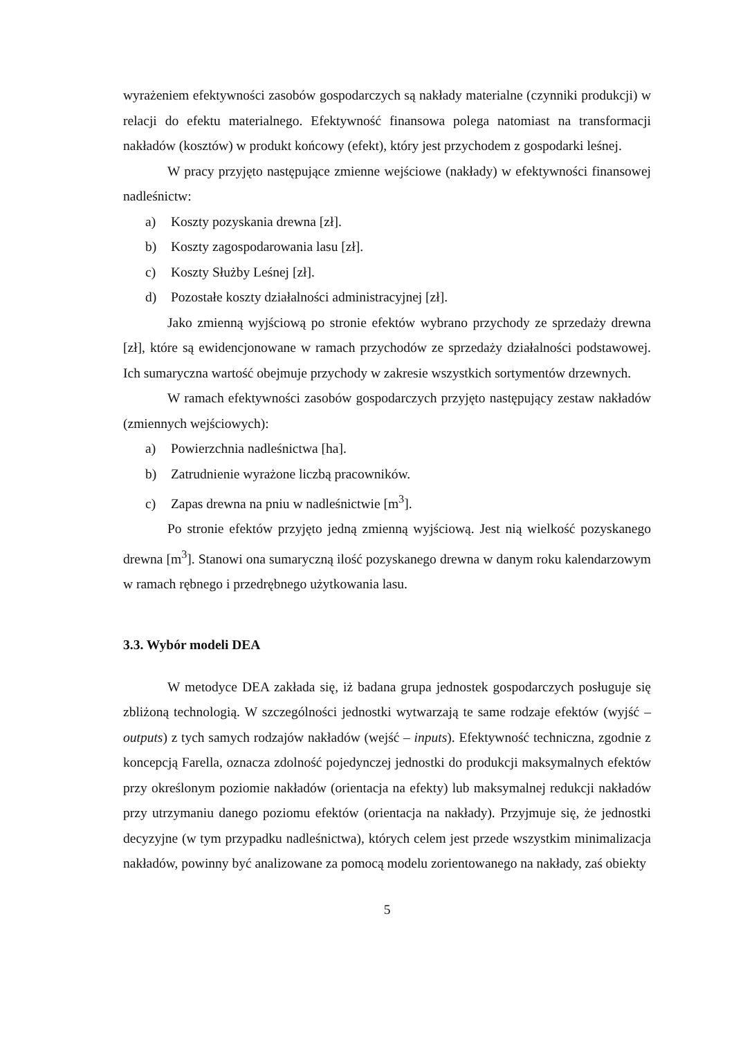wyrażeniem efektywności zasobów gospodarczych są nakłady materialne (czynniki produkcji) w relacji do efektu materialnego. Efektywność finansowa polega natomiast na transformacji nakładów (kosztów) w produkt końcowy (efekt), który jest przychodem z gospodarki leśnej.
W pracy przyjęto następujące zmienne wejściowe (nakłady) w efektywności finansowej nadleśnictw:
a) Koszty pozyskania drewna [zł].
b) Koszty zagospodarowania lasu [zł].
c) Koszty Służby Leśnej [zł].
d) Pozostałe koszty działalności administracyjnej [zł].
Jako zmienną wyjściową po stronie efektów wybrano przychody ze sprzedaży drewna [zł], które są ewidencjonowane w ramach przychodów ze sprzedaży działalności podstawowej. Ich sumaryczna wartość obejmuje przychody w zakresie wszystkich sortymentów drzewnych.
W ramach efektywności zasobów gospodarczych przyjęto następujący zestaw nakładów (zmiennych wejściowych):
a) Powierzchnia nadleśnictwa [ha].
b) Zatrudnienie wyrażone liczbą pracowników.
c) Zapas drewna na pniu w nadleśnictwie [m<sup>3</sup>].
Po stronie efektów przyjęto jedną zmienną wyjściową. Jest nią wielkość pozyskanego drewna [m<sup>3</sup>]. Stanowi ona sumaryczną ilość pozyskanego drewna w danym roku kalendarzowym w ramach rębnego i przedrębnego użytkowania lasu.
3.3. Wybór modeli DEA
W metodyce DEA zakłada się, iż badana grupa jednostek gospodarczych posługuje się zbliżoną technologią. W szczególności jednostki wytwarzają te same rodzaje efektów (wyjść – outputs) z tych samych rodzajów nakładów (wejść – inputs). Efektywność techniczna, zgodnie z koncepcją Farella, oznacza zdolność pojedynczej jednostki do produkcji maksymalnych efektów przy określonym poziomie nakładów (orientacja na efekty) lub maksymalnej redukcji nakładów przy utrzymaniu danego poziomu efektów (orientacja na nakłady). Przyjmuje się, że jednostki decyzyjne (w tym przypadku nadleśnictwa), których celem jest przede wszystkim minimalizacja nakładów, powinny być analizowane za pomocą modelu zorientowanego na nakłady, zaś obiekty
5